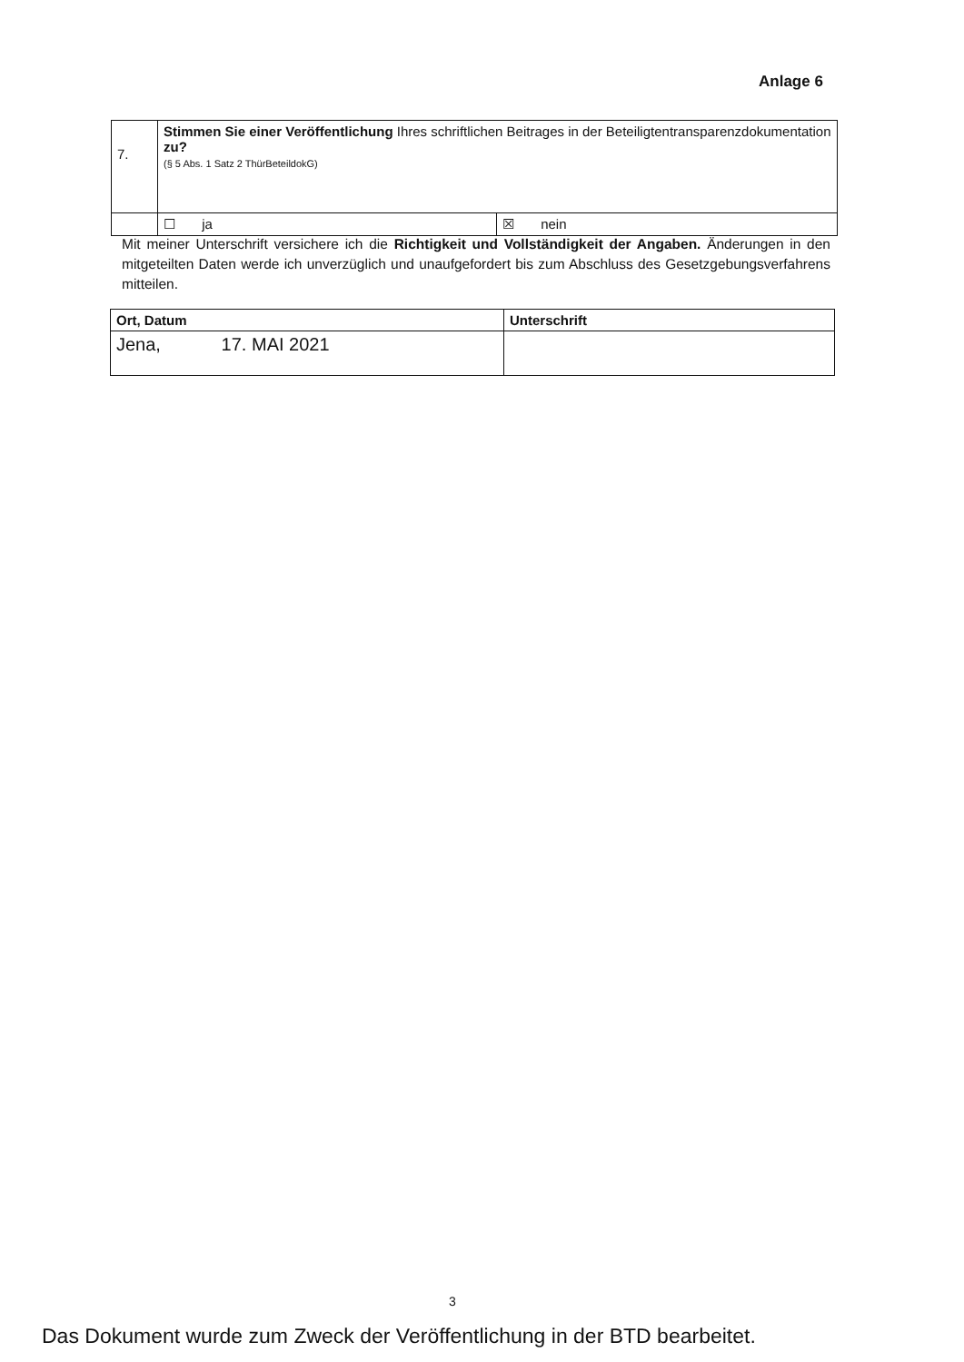Anlage 6
| 7. | Stimmen Sie einer Veröffentlichung Ihres schriftlichen Beitrages in der Beteiligtentransparenzdokumentation zu? (§ 5 Abs. 1 Satz 2 ThürBeteildokG) | |
| | ☐ ja | ☒ nein |
Mit meiner Unterschrift versichere ich die Richtigkeit und Vollständigkeit der Angaben. Änderungen in den mitgeteilten Daten werde ich unverzüglich und unaufgefordert bis zum Abschluss des Gesetzgebungsverfahrens mitteilen.
| Ort, Datum | Unterschrift |
| Jena, 17. MAI 2021 | |
3
Das Dokument wurde zum Zweck der Veröffentlichung in der BTD bearbeitet.